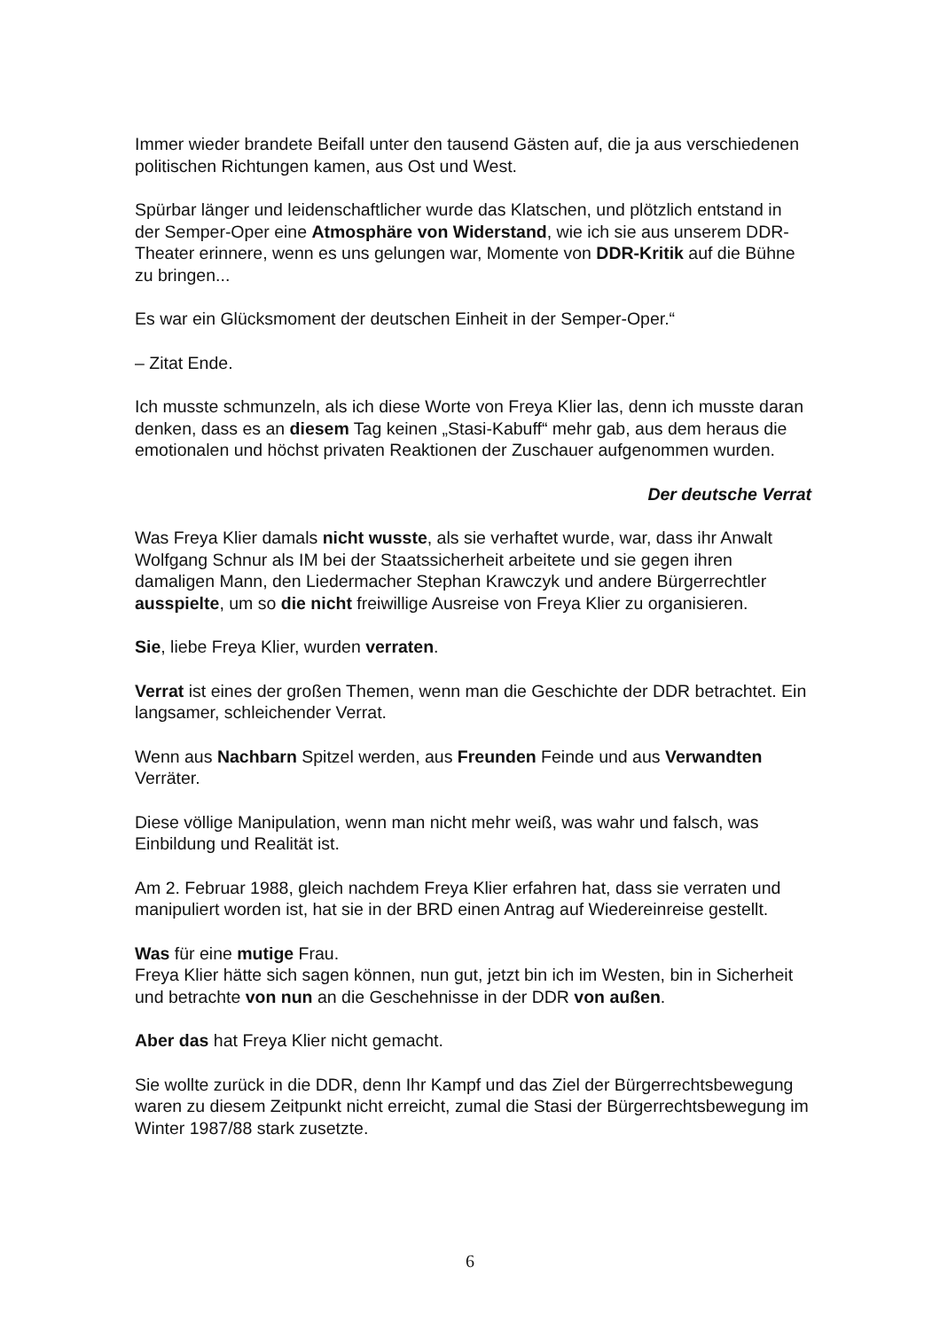Immer wieder brandete Beifall unter den tausend Gästen auf, die ja aus verschiedenen politischen Richtungen kamen, aus Ost und West.
Spürbar länger und leidenschaftlicher wurde das Klatschen, und plötzlich entstand in der Semper-Oper eine Atmosphäre von Widerstand, wie ich sie aus unserem DDR-Theater erinnere, wenn es uns gelungen war, Momente von DDR-Kritik auf die Bühne zu bringen...
Es war ein Glücksmoment der deutschen Einheit in der Semper-Oper.“
– Zitat Ende.
Ich musste schmunzeln, als ich diese Worte von Freya Klier las, denn ich musste daran denken, dass es an diesem Tag keinen „Stasi-Kabuff“ mehr gab, aus dem heraus die emotionalen und höchst privaten Reaktionen der Zuschauer aufgenommen wurden.
Der deutsche Verrat
Was Freya Klier damals nicht wusste, als sie verhaftet wurde, war, dass ihr Anwalt Wolfgang Schnur als IM bei der Staatssicherheit arbeitete und sie gegen ihren damaligen Mann, den Liedermacher Stephan Krawczyk und andere Bürgerrechtler ausspielte, um so die nicht freiwillige Ausreise von Freya Klier zu organisieren.
Sie, liebe Freya Klier, wurden verraten.
Verrat ist eines der großen Themen, wenn man die Geschichte der DDR betrachtet. Ein langsamer, schleichender Verrat.
Wenn aus Nachbarn Spitzel werden, aus Freunden Feinde und aus Verwandten Verräter.
Diese völlige Manipulation, wenn man nicht mehr weiß, was wahr und falsch, was Einbildung und Realität ist.
Am 2. Februar 1988, gleich nachdem Freya Klier erfahren hat, dass sie verraten und manipuliert worden ist, hat sie in der BRD einen Antrag auf Wiedereinreise gestellt.
Was für eine mutige Frau.
Freya Klier hätte sich sagen können, nun gut, jetzt bin ich im Westen, bin in Sicherheit und betrachte von nun an die Geschehnisse in der DDR von außen.
Aber das hat Freya Klier nicht gemacht.
Sie wollte zurück in die DDR, denn Ihr Kampf und das Ziel der Bürgerrechtsbewegung waren zu diesem Zeitpunkt nicht erreicht, zumal die Stasi der Bürgerrechtsbewegung im Winter 1987/88 stark zusetzte.
6